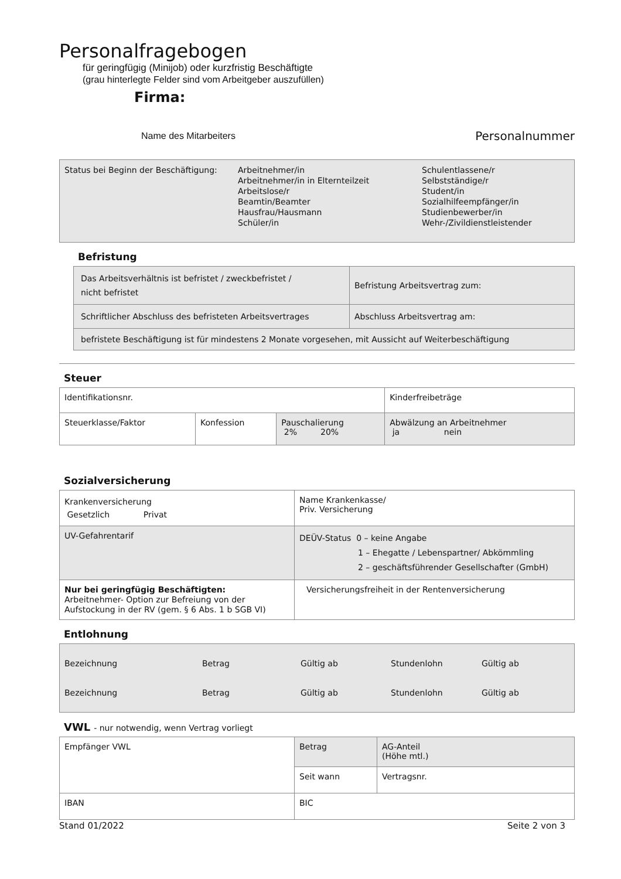Personalfragebogen
für geringfügig (Minijob) oder kurzfristig Beschäftigte
(grau hinterlegte Felder sind vom Arbeitgeber auszufüllen)
Firma:
Name des Mitarbeiters Personalnummer
| Status bei Beginn der Beschäftigung: Arbeitnehmer/in Arbeitnehmer/in in Elternteilzeit Arbeitslose/r Beamtin/Beamter Hausfrau/Hausmann Schüler/in Schulentlassene/r Selbstständige/r Student/in Sozialhilfeempfänger/in Studienbewerber/in Wehr-/Zivildienstleistender |
Befristung
| Das Arbeitsverhältnis ist befristet / zweckbefristet / nicht befristet | Befristung Arbeitsvertrag zum: |
| Schriftlicher Abschluss des befristeten Arbeitsvertrages | Abschluss Arbeitsvertrag am: |
| befristete Beschäftigung ist für mindestens 2 Monate vorgesehen, mit Aussicht auf Weiterbeschäftigung | |
Steuer
| Identifikationsnr. | | | Kinderfreibeträge |
| Steuerklasse/Faktor | Konfession | Pauschalierung 2% 20% | Abwälzung an Arbeitnehmer ja nein |
Sozialversicherung
| Krankenversicherung Gesetzlich Privat | Name Krankenkasse/ Priv. Versicherung |
| UV-Gefahrentarif | DEÜV-Status 0 – keine Angabe 1 – Ehegatte / Lebenspartner/ Abkömmling 2 – geschäftsführender Gesellschafter (GmbH) |
| Nur bei geringfügig Beschäftigten: Arbeitnehmer- Option zur Befreiung von der Aufstockung in der RV (gem. § 6 Abs. 1 b SGB VI) | Versicherungsfreiheit in der Rentenversicherung |
Entlohnung
| Bezeichnung Betrag Gültig ab Stundenlohn Gültig ab Bezeichnung Betrag Gültig ab Stundenlohn Gültig ab |
VWL - nur notwendig, wenn Vertrag vorliegt
| Empfänger VWL | Betrag | AG-Anteil (Höhe mtl.) |
| | Seit wann | Vertragsnr. |
| IBAN | BIC | |
Stand 01/2022 Seite 2 von 3